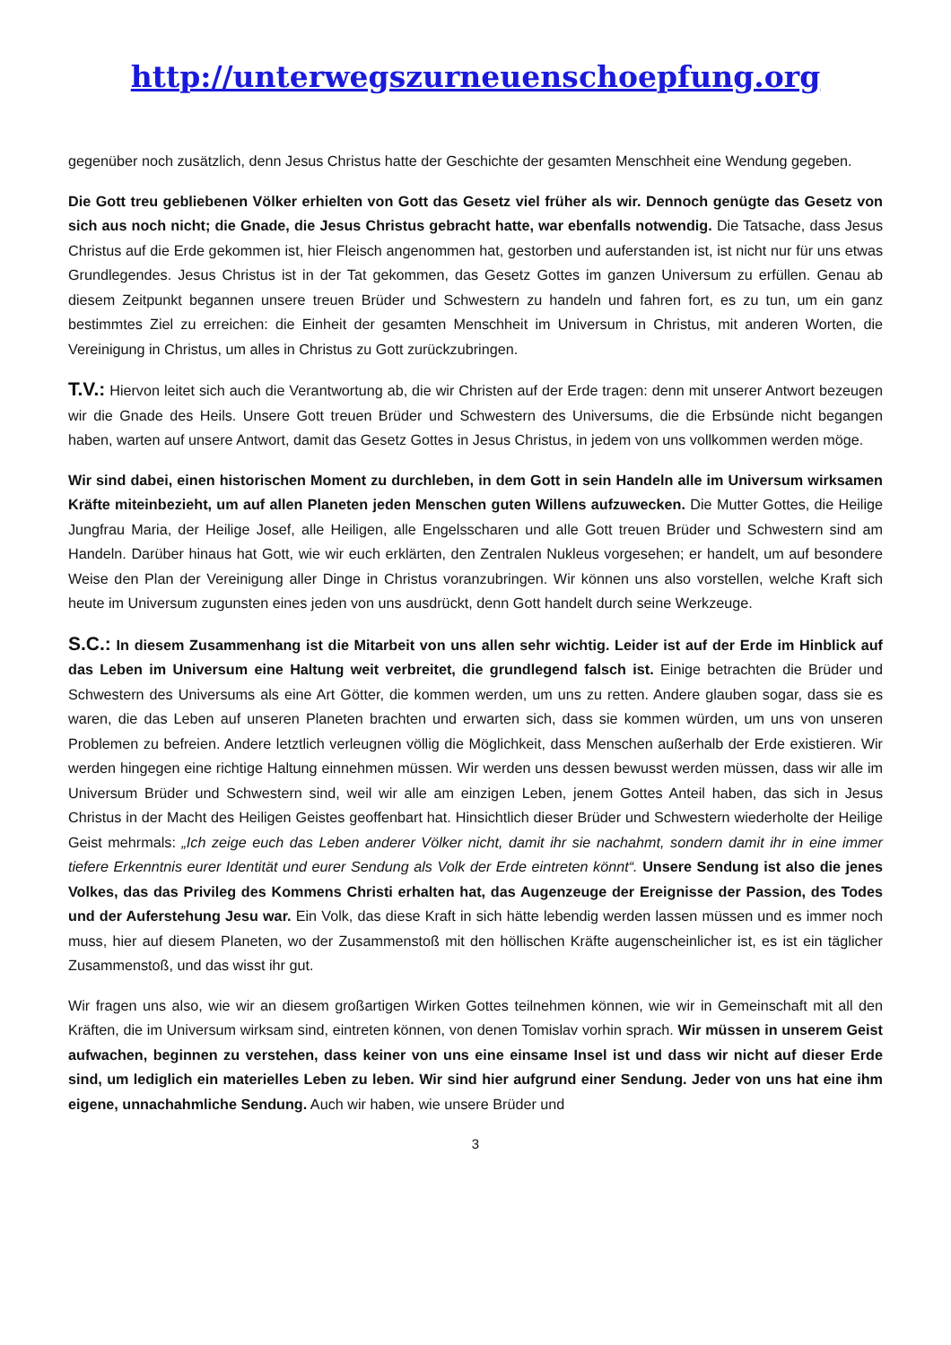http://unterwegszurneuenschoepfung.org
gegenüber noch zusätzlich, denn Jesus Christus hatte der Geschichte der gesamten Menschheit eine Wendung gegeben.
Die Gott treu gebliebenen Völker erhielten von Gott das Gesetz viel früher als wir. Dennoch genügte das Gesetz von sich aus noch nicht; die Gnade, die Jesus Christus gebracht hatte, war ebenfalls notwendig. Die Tatsache, dass Jesus Christus auf die Erde gekommen ist, hier Fleisch angenommen hat, gestorben und auferstanden ist, ist nicht nur für uns etwas Grundlegendes. Jesus Christus ist in der Tat gekommen, das Gesetz Gottes im ganzen Universum zu erfüllen. Genau ab diesem Zeitpunkt begannen unsere treuen Brüder und Schwestern zu handeln und fahren fort, es zu tun, um ein ganz bestimmtes Ziel zu erreichen: die Einheit der gesamten Menschheit im Universum in Christus, mit anderen Worten, die Vereinigung in Christus, um alles in Christus zu Gott zurückzubringen.
T.V.: Hiervon leitet sich auch die Verantwortung ab, die wir Christen auf der Erde tragen: denn mit unserer Antwort bezeugen wir die Gnade des Heils. Unsere Gott treuen Brüder und Schwestern des Universums, die die Erbsünde nicht begangen haben, warten auf unsere Antwort, damit das Gesetz Gottes in Jesus Christus, in jedem von uns vollkommen werden möge.
Wir sind dabei, einen historischen Moment zu durchleben, in dem Gott in sein Handeln alle im Universum wirksamen Kräfte miteinbezieht, um auf allen Planeten jeden Menschen guten Willens aufzuwecken. Die Mutter Gottes, die Heilige Jungfrau Maria, der Heilige Josef, alle Heiligen, alle Engelsscharen und alle Gott treuen Brüder und Schwestern sind am Handeln. Darüber hinaus hat Gott, wie wir euch erklärten, den Zentralen Nukleus vorgesehen; er handelt, um auf besondere Weise den Plan der Vereinigung aller Dinge in Christus voranzubringen. Wir können uns also vorstellen, welche Kraft sich heute im Universum zugunsten eines jeden von uns ausdrückt, denn Gott handelt durch seine Werkzeuge.
S.C.: In diesem Zusammenhang ist die Mitarbeit von uns allen sehr wichtig. Leider ist auf der Erde im Hinblick auf das Leben im Universum eine Haltung weit verbreitet, die grundlegend falsch ist. Einige betrachten die Brüder und Schwestern des Universums als eine Art Götter, die kommen werden, um uns zu retten. Andere glauben sogar, dass sie es waren, die das Leben auf unseren Planeten brachten und erwarten sich, dass sie kommen würden, um uns von unseren Problemen zu befreien. Andere letztlich verleugnen völlig die Möglichkeit, dass Menschen außerhalb der Erde existieren. Wir werden hingegen eine richtige Haltung einnehmen müssen. Wir werden uns dessen bewusst werden müssen, dass wir alle im Universum Brüder und Schwestern sind, weil wir alle am einzigen Leben, jenem Gottes Anteil haben, das sich in Jesus Christus in der Macht des Heiligen Geistes geoffenbart hat. Hinsichtlich dieser Brüder und Schwestern wiederholte der Heilige Geist mehrmals: „Ich zeige euch das Leben anderer Völker nicht, damit ihr sie nachahmt, sondern damit ihr in eine immer tiefere Erkenntnis eurer Identität und eurer Sendung als Volk der Erde eintreten könnt“. Unsere Sendung ist also die jenes Volkes, das das Privileg des Kommens Christi erhalten hat, das Augenzeuge der Ereignisse der Passion, des Todes und der Auferstehung Jesu war. Ein Volk, das diese Kraft in sich hätte lebendig werden lassen müssen und es immer noch muss, hier auf diesem Planeten, wo der Zusammenstoß mit den höllischen Kräfte augenscheinlicher ist, es ist ein täglicher Zusammenstoß, und das wisst ihr gut.
Wir fragen uns also, wie wir an diesem großartigen Wirken Gottes teilnehmen können, wie wir in Gemeinschaft mit all den Kräften, die im Universum wirksam sind, eintreten können, von denen Tomislav vorhin sprach. Wir müssen in unserem Geist aufwachen, beginnen zu verstehen, dass keiner von uns eine einsame Insel ist und dass wir nicht auf dieser Erde sind, um lediglich ein materielles Leben zu leben. Wir sind hier aufgrund einer Sendung. Jeder von uns hat eine ihm eigene, unnachahmliche Sendung. Auch wir haben, wie unsere Brüder und
3